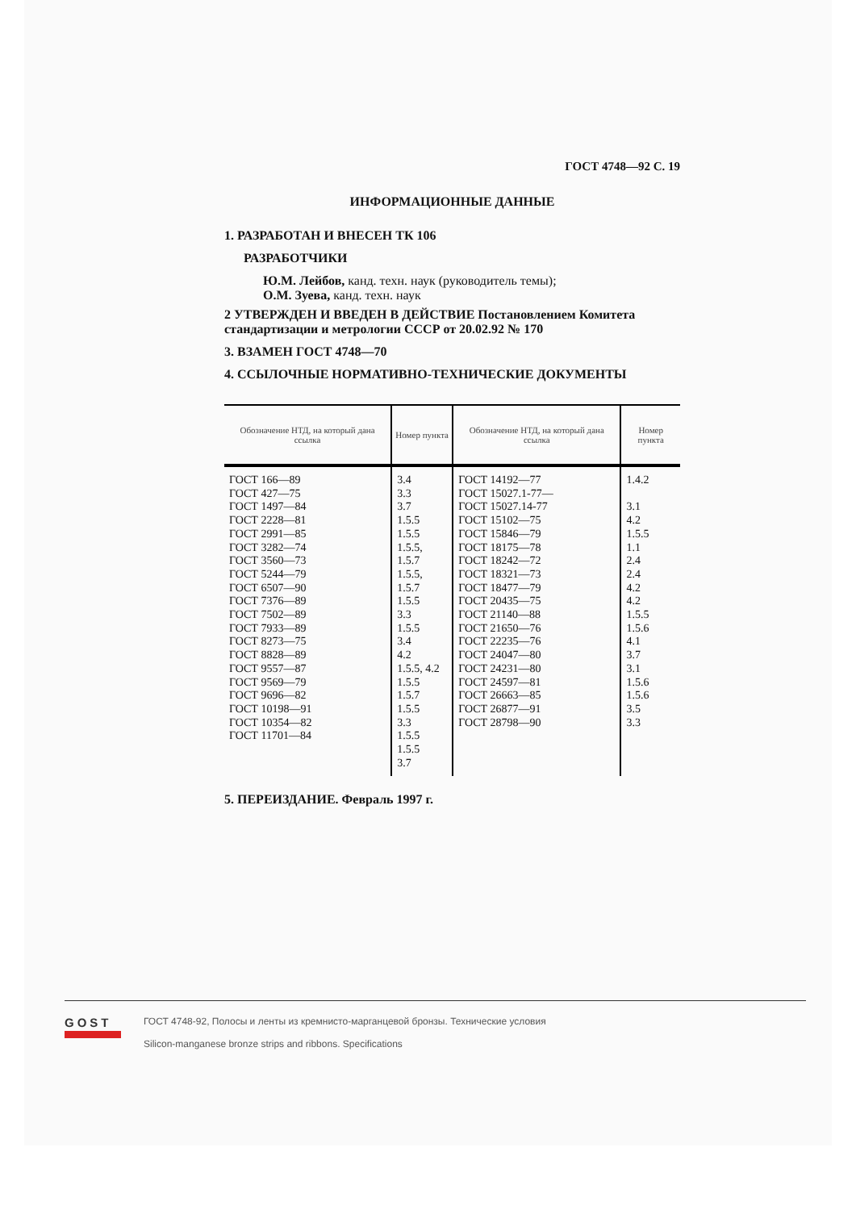ГОСТ 4748—92 С. 19
ИНФОРМАЦИОННЫЕ ДАННЫЕ
1. РАЗРАБОТАН И ВНЕСЕН ТК 106
РАЗРАБОТЧИКИ
Ю.М. Лейбов, канд. техн. наук (руководитель темы);
О.М. Зуева, канд. техн. наук
2 УТВЕРЖДЕН И ВВЕДЕН В ДЕЙСТВИЕ Постановлением Комитета стандартизации и метрологии СССР от 20.02.92 № 170
3. ВЗАМЕН ГОСТ 4748—70
4. ССЫЛОЧНЫЕ НОРМАТИВНО-ТЕХНИЧЕСКИЕ ДОКУМЕНТЫ
| Обозначение НТД, на который дана ссылка | Номер пункта | Обозначение НТД, на который дана ссылка | Номер пункта |
| --- | --- | --- | --- |
| ГОСТ 166—89 ГОСТ 427—75 ГОСТ 1497—84 ГОСТ 2228—81 ГОСТ 2991—85 ГОСТ 3282—74 ГОСТ 3560—73 ГОСТ 5244—79 ГОСТ 6507—90 ГОСТ 7376—89 ГОСТ 7502—89 ГОСТ 7933—89 ГОСТ 8273—75 ГОСТ 8828—89 ГОСТ 9557—87 ГОСТ 9569—79 ГОСТ 9696—82 ГОСТ 10198—91 ГОСТ 10354—82 ГОСТ 11701—84 | 3.4 3.3 3.7 1.5.5 1.5.5 1.5.5, 1.5.7 1.5.5, 1.5.7 1.5.5 3.3 1.5.5 3.4 4.2 1.5.5, 4.2 1.5.5 1.5.7 1.5.5 3.3 1.5.5 1.5.5 3.7 | ГОСТ 14192—77 ГОСТ 15027.1-77— ГОСТ 15027.14-77 ГОСТ 15102—75 ГОСТ 15846—79 ГОСТ 18175—78 ГОСТ 18242—72 ГОСТ 18321—73 ГОСТ 18477—79 ГОСТ 20435—75 ГОСТ 21140—88 ГОСТ 21650—76 ГОСТ 22235—76 ГОСТ 24047—80 ГОСТ 24231—80 ГОСТ 24597—81 ГОСТ 26663—85 ГОСТ 26877—91 ГОСТ 28798—90 | 1.4.2 3.1 4.2 1.5.5 1.1 2.4 2.4 4.2 4.2 1.5.5 1.5.6 4.1 3.7 3.1 1.5.6 1.5.6 3.5 3.3 |
5. ПЕРЕИЗДАНИЕ. Февраль 1997 г.
GOST
ГОСТ 4748-92, Полосы и ленты из кремнисто-марганцевой бронзы. Технические условия
Silicon-manganese bronze strips and ribbons. Specifications